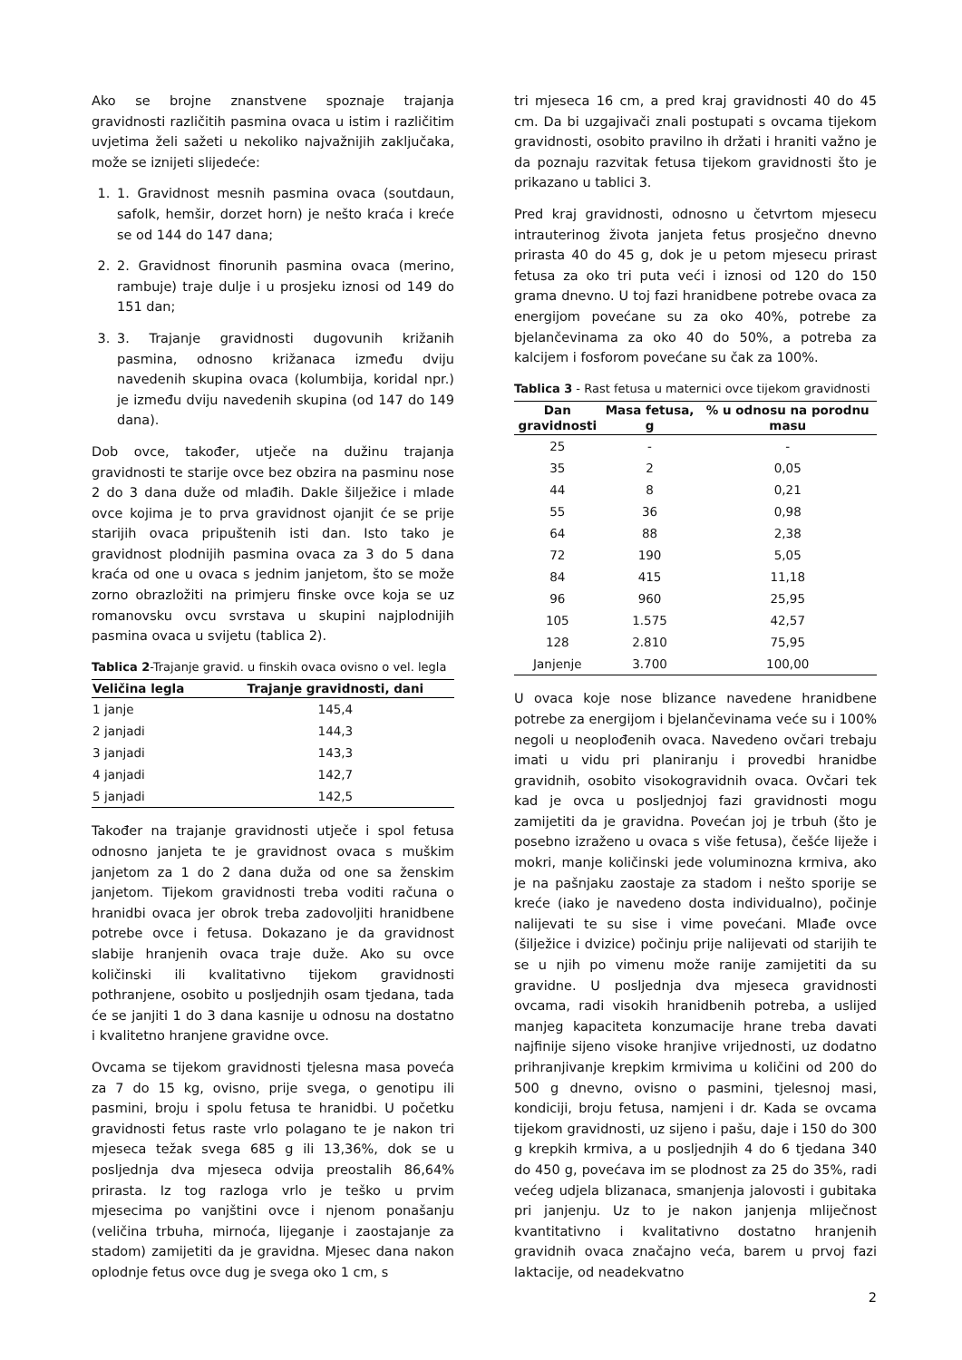Ako se brojne znanstvene spoznaje trajanja gravidnosti različitih pasmina ovaca u istim i različitim uvjetima želi sažeti u nekoliko najvažnijih zaključaka, može se iznijeti slijedeće:
1. 1. Gravidnost mesnih pasmina ovaca (soutdaun, safolk, hemšir, dorzet horn) je nešto kraća i kreće se od 144 do 147 dana;
2. 2. Gravidnost finorunih pasmina ovaca (merino, rambuje) traje dulje i u prosjeku iznosi od 149 do 151 dan;
3. 3. Trajanje gravidnosti dugovunih križanih pasmina, odnosno križanaca između dviju navedenih skupina ovaca (kolumbija, koridal npr.) je između dviju navedenih skupina (od 147 do 149 dana).
Dob ovce, također, utječe na dužinu trajanja gravidnosti te starije ovce bez obzira na pasminu nose 2 do 3 dana duže od mlađih. Dakle šilježice i mlade ovce kojima je to prva gravidnost ojanjit će se prije starijih ovaca pripuštenih isti dan. Isto tako je gravidnost plodnijih pasmina ovaca za 3 do 5 dana kraća od one u ovaca s jednim janjetom, što se može zorno obrazložiti na primjeru finske ovce koja se uz romanovsku ovcu svrstava u skupini najplodnijih pasmina ovaca u svijetu (tablica 2).
Tablica 2-Trajanje gravid. u finskih ovaca ovisno o vel. legla
| Veličina legla | Trajanje gravidnosti, dani |
| --- | --- |
| 1 janje | 145,4 |
| 2 janjadi | 144,3 |
| 3 janjadi | 143,3 |
| 4 janjadi | 142,7 |
| 5 janjadi | 142,5 |
Također na trajanje gravidnosti utječe i spol fetusa odnosno janjeta te je gravidnost ovaca s muškim janjetom za 1 do 2 dana duža od one sa ženskim janjetom. Tijekom gravidnosti treba voditi računa o hranidbi ovaca jer obrok treba zadovoljiti hranidbene potrebe ovce i fetusa. Dokazano je da gravidnost slabije hranjenih ovaca traje duže. Ako su ovce količinski ili kvalitativno tijekom gravidnosti pothranjene, osobito u posljednjih osam tjedana, tada će se janjiti 1 do 3 dana kasnije u odnosu na dostatno i kvalitetno hranjene gravidne ovce.
Ovcama se tijekom gravidnosti tjelesna masa poveća za 7 do 15 kg, ovisno, prije svega, o genotipu ili pasmini, broju i spolu fetusa te hranidbi. U početku gravidnosti fetus raste vrlo polagano te je nakon tri mjeseca težak svega 685 g ili 13,36%, dok se u posljednja dva mjeseca odvija preostalih 86,64% prirasta. Iz tog razloga vrlo je teško u prvim mjesecima po vanjštini ovce i njenom ponašanju (veličina trbuha, mirnoća, lijeganje i zaostajanje za stadom) zamijetiti da je gravidna. Mjesec dana nakon oplodnje fetus ovce dug je svega oko 1 cm, s
tri mjeseca 16 cm, a pred kraj gravidnosti 40 do 45 cm. Da bi uzgajivači znali postupati s ovcama tijekom gravidnosti, osobito pravilno ih držati i hraniti važno je da poznaju razvitak fetusa tijekom gravidnosti što je prikazano u tablici 3.
Pred kraj gravidnosti, odnosno u četvrtom mjesecu intrauterinog života janjeta fetus prosječno dnevno prirasta 40 do 45 g, dok je u petom mjesecu prirast fetusa za oko tri puta veći i iznosi od 120 do 150 grama dnevno. U toj fazi hranidbene potrebe ovaca za energijom povećane su za oko 40%, potrebe za bjelančevinama za oko 40 do 50%, a potreba za kalcijem i fosforom povećane su čak za 100%.
Tablica 3 - Rast fetusa u maternici ovce tijekom gravidnosti
| Dan gravidnosti | Masa fetusa, g | % u odnosu na porodnu masu |
| --- | --- | --- |
| 25 | - | - |
| 35 | 2 | 0,05 |
| 44 | 8 | 0,21 |
| 55 | 36 | 0,98 |
| 64 | 88 | 2,38 |
| 72 | 190 | 5,05 |
| 84 | 415 | 11,18 |
| 96 | 960 | 25,95 |
| 105 | 1.575 | 42,57 |
| 128 | 2.810 | 75,95 |
| Janjenje | 3.700 | 100,00 |
U ovaca koje nose blizance navedene hranidbene potrebe za energijom i bjelančevinama veće su i 100% negoli u neoplođenih ovaca. Navedeno ovčari trebaju imati u vidu pri planiranju i provedbi hranidbe gravidnih, osobito visokogravidnih ovaca. Ovčari tek kad je ovca u posljednjoj fazi gravidnosti mogu zamijetiti da je gravidna. Povećan joj je trbuh (što je posebno izraženo u ovaca s više fetusa), češće liježe i mokri, manje količinski jede voluminozna krmiva, ako je na pašnjaku zaostaje za stadom i nešto sporije se kreće (iako je navedeno dosta individualno), počinje nalijevati te su sise i vime povećani. Mlađe ovce (šilježice i dvizice) počinju prije nalijevati od starijih te se u njih po vimenu može ranije zamijetiti da su gravidne. U posljednja dva mjeseca gravidnosti ovcama, radi visokih hranidbenih potreba, a uslijed manjeg kapaciteta konzumacije hrane treba davati najfinije sijeno visoke hranjive vrijednosti, uz dodatno prihranjivanje krepkim krmivima u količini od 200 do 500 g dnevno, ovisno o pasmini, tjelesnoj masi, kondiciji, broju fetusa, namjeni i dr. Kada se ovcama tijekom gravidnosti, uz sijeno i pašu, daje i 150 do 300 g krepkih krmiva, a u posljednjih 4 do 6 tjedana 340 do 450 g, povećava im se plodnost za 25 do 35%, radi većeg udjela blizanaca, smanjenja jalovosti i gubitaka pri janjenju. Uz to je nakon janjenja mliječnost kvantitativno i kvalitativno dostatno hranjenih gravidnih ovaca značajno veća, barem u prvoj fazi laktacije, od neadekvatno
2